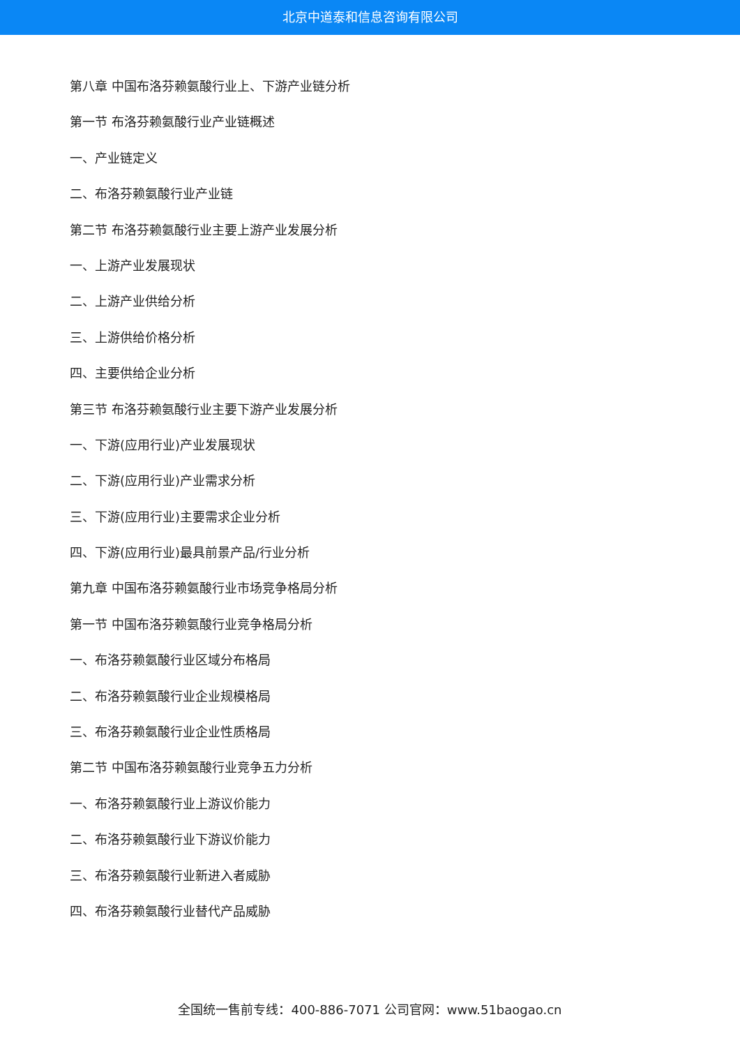北京中道泰和信息咨询有限公司
第八章 中国布洛芬赖氨酸行业上、下游产业链分析
第一节 布洛芬赖氨酸行业产业链概述
一、产业链定义
二、布洛芬赖氨酸行业产业链
第二节 布洛芬赖氨酸行业主要上游产业发展分析
一、上游产业发展现状
二、上游产业供给分析
三、上游供给价格分析
四、主要供给企业分析
第三节 布洛芬赖氨酸行业主要下游产业发展分析
一、下游(应用行业)产业发展现状
二、下游(应用行业)产业需求分析
三、下游(应用行业)主要需求企业分析
四、下游(应用行业)最具前景产品/行业分析
第九章 中国布洛芬赖氨酸行业市场竞争格局分析
第一节 中国布洛芬赖氨酸行业竞争格局分析
一、布洛芬赖氨酸行业区域分布格局
二、布洛芬赖氨酸行业企业规模格局
三、布洛芬赖氨酸行业企业性质格局
第二节 中国布洛芬赖氨酸行业竞争五力分析
一、布洛芬赖氨酸行业上游议价能力
二、布洛芬赖氨酸行业下游议价能力
三、布洛芬赖氨酸行业新进入者威胁
四、布洛芬赖氨酸行业替代产品威胁
全国统一售前专线：400-886-7071 公司官网：www.51baogao.cn